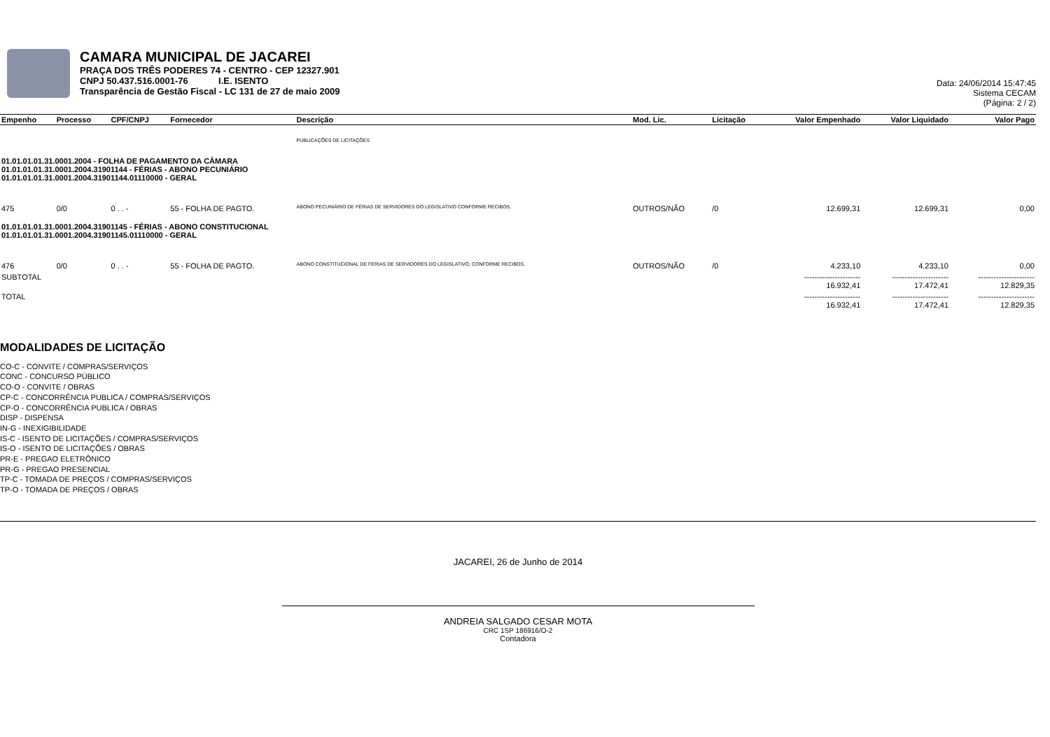CAMARA MUNICIPAL DE JACAREI
PRAÇA DOS TRÊS PODERES 74 - CENTRO - CEP 12327.901
CNPJ 50.437.516.0001-76 I.E. ISENTO
Transparência de Gestão Fiscal - LC 131 de 27 de maio 2009
Data: 24/06/2014 15:47:45
Sistema CECAM
(Página: 2 / 2)
| Empenho | Processo | CPF/CNPJ | Fornecedor | Descrição | Mod. Lic. | Licitação | Valor Empenhado | Valor Liquidado | Valor Pago |
| --- | --- | --- | --- | --- | --- | --- | --- | --- | --- |
| | | | | PUBLICAÇÕES DE LICITAÇÕES | | | | | |
| 01.01.01.01.31.0001.2004 - FOLHA DE PAGAMENTO DA CÂMARA 01.01.01.01.31.0001.2004.31901144 - FÉRIAS - ABONO PECUNIÁRIO 01.01.01.01.31.0001.2004.31901144.01110000 - GERAL | | | | | | | | | |
| 475 | 0/0 | 0 . . - | 55 - FOLHA DE PAGTO. | ABONO PECUNIÁRIO DE FÉRIAS DE SERVIDORES DO LEGISLATIVO CONFORME RECIBOS. | OUTROS/NÃO | /0 | 12.699,31 | 12.699,31 | 0,00 |
| 01.01.01.01.31.0001.2004.31901145 - FÉRIAS - ABONO CONSTITUCIONAL 01.01.01.01.31.0001.2004.31901145.01110000 - GERAL | | | | | | | | | |
| 476 | 0/0 | 0 . . - | 55 - FOLHA DE PAGTO. | ABONO CONSTITUCIONAL DE FERIAS DE SERVIDORES DO LEGISLATIVO, CONFORME RECIBOS. | OUTROS/NÃO | /0 | 4.233,10 | 4.233,10 | 0,00 |
| SUBTOTAL | | | | | | | ---------------------- 16.932,41 | ---------------------- 17.472,41 | ---------------------- 12.829,35 |
| TOTAL | | | | | | | ---------------------- 16.932,41 | ---------------------- 17.472,41 | ---------------------- 12.829,35 |
MODALIDADES DE LICITAÇÃO
CO-C - CONVITE / COMPRAS/SERVIÇOS
CONC - CONCURSO PÚBLICO
CO-O - CONVITE / OBRAS
CP-C - CONCORRÊNCIA PUBLICA / COMPRAS/SERVIÇOS
CP-O - CONCORRÊNCIA PUBLICA / OBRAS
DISP - DISPENSA
IN-G - INEXIGIBILIDADE
IS-C - ISENTO DE LICITAÇÕES / COMPRAS/SERVIÇOS
IS-O - ISENTO DE LICITAÇÕES / OBRAS
PR-E - PREGAO ELETRÔNICO
PR-G - PREGAO PRESENCIAL
TP-C - TOMADA DE PREÇOS / COMPRAS/SERVIÇOS
TP-O - TOMADA DE PREÇOS / OBRAS
JACAREI, 26 de Junho de 2014
ANDREIA SALGADO CESAR MOTA
CRC 1SP 186916/O-2
Contadora